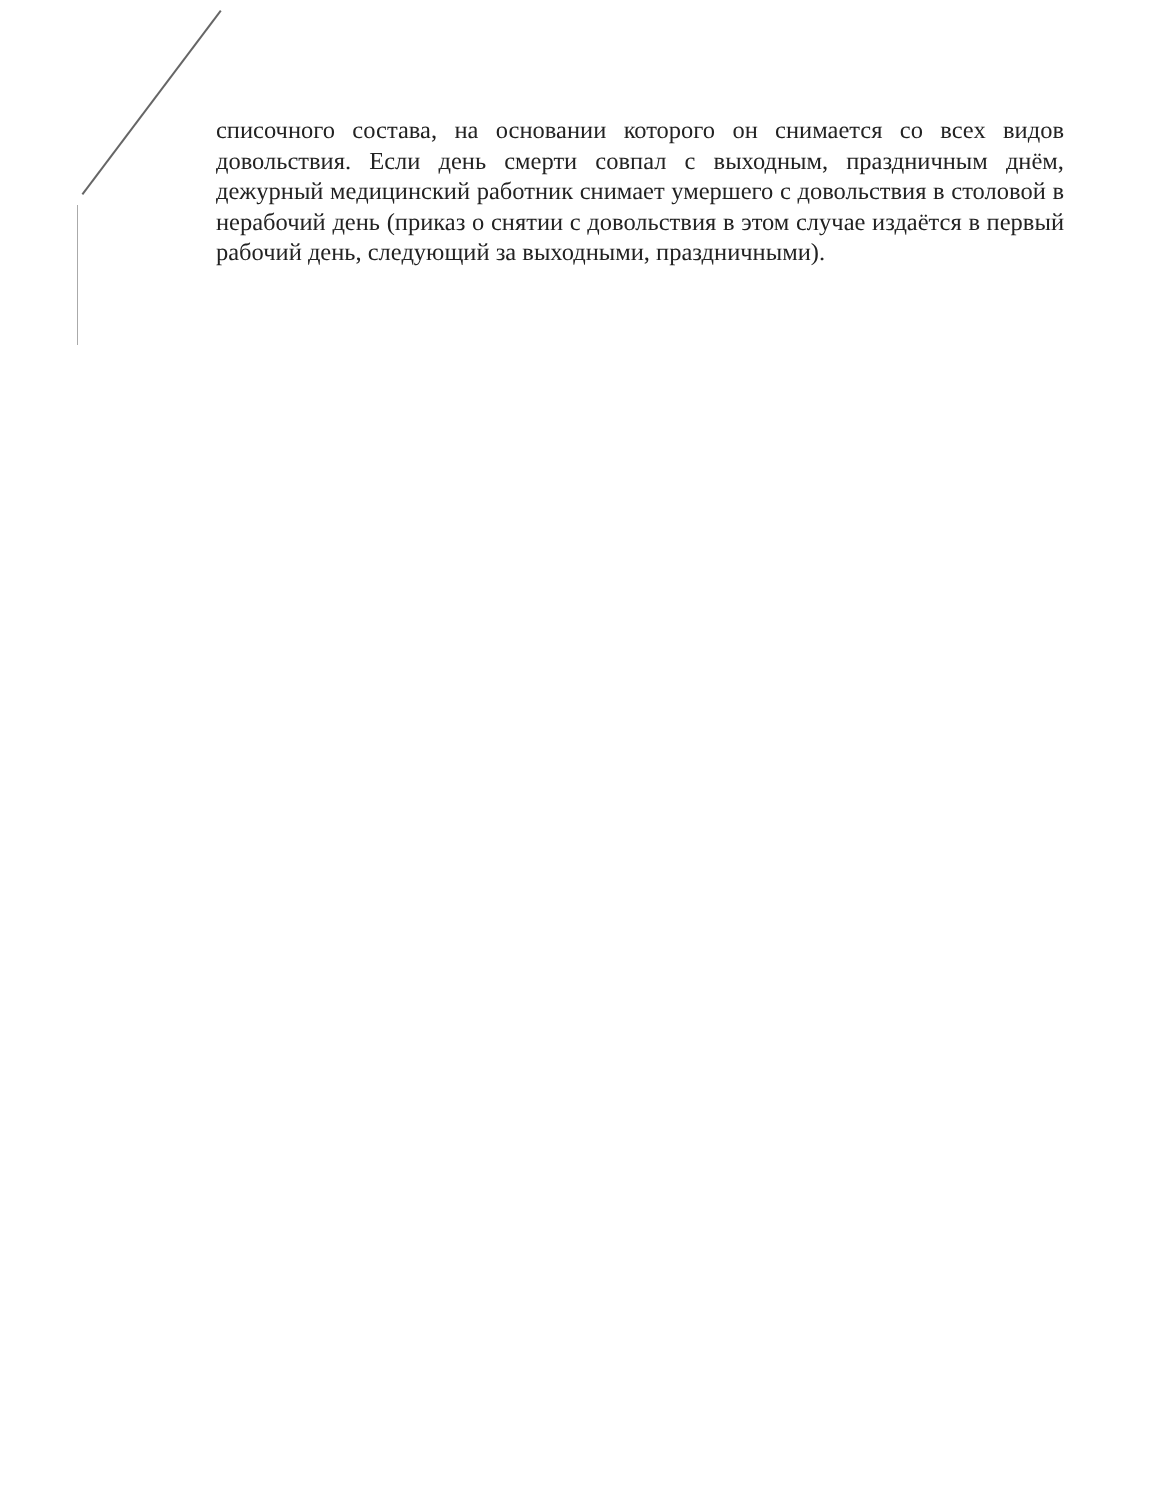списочного состава, на основании которого он снимается со всех видов довольствия. Если день смерти совпал с выходным, праздничным днём, дежурный медицинский работник снимает умершего с довольствия в столовой в нерабочий день (приказ о снятии с довольствия в этом случае издаётся в первый рабочий день, следующий за выходными, праздничными).